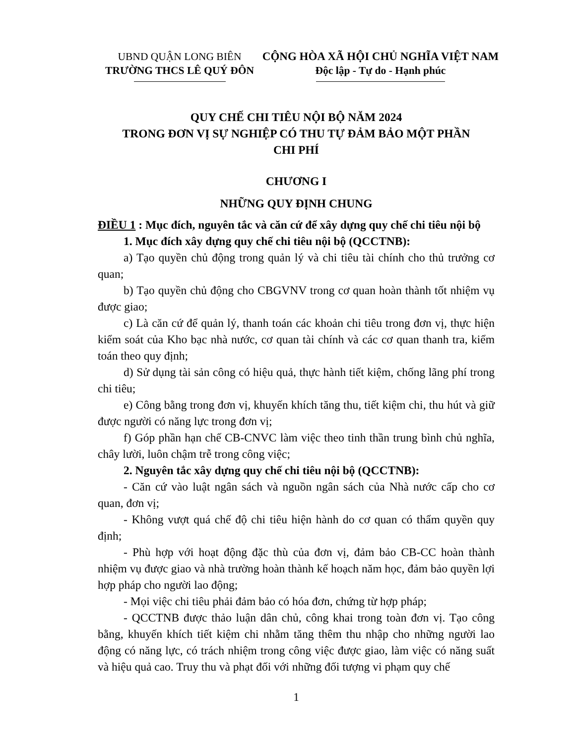UBND QUẬN LONG BIÊN
TRƯỜNG THCS LÊ QUÝ ĐÔN
CỘNG HÒA XÃ HỘI CHỦ NGHĨA VIỆT NAM
Độc lập - Tự do - Hạnh phúc
QUY CHẾ CHI TIÊU NỘI BỘ NĂM 2024
TRONG ĐƠN VỊ SỰ NGHIỆP CÓ THU TỰ ĐẢM BẢO MỘT PHẦN
CHI PHÍ
CHƯƠNG I
NHỮNG QUY ĐỊNH CHUNG
ĐIỀU 1 : Mục đích, nguyên tắc và căn cứ để xây dựng quy chế chi tiêu nội bộ
1. Mục đích xây dựng quy chế chi tiêu nội bộ (QCCTNB):
a) Tạo quyền chủ động trong quản lý và chi tiêu tài chính cho thủ trưởng cơ quan;
b) Tạo quyền chủ động cho CBGVNV trong cơ quan hoàn thành tốt nhiệm vụ được giao;
c) Là căn cứ để quản lý, thanh toán các khoản chi tiêu trong đơn vị, thực hiện kiểm soát của Kho bạc nhà nước, cơ quan tài chính và các cơ quan thanh tra, kiểm toán theo quy định;
d) Sử dụng tài sản công có hiệu quả, thực hành tiết kiệm, chống lãng phí trong chi tiêu;
e) Công bằng trong đơn vị, khuyến khích tăng thu, tiết kiệm chi, thu hút và giữ được người có năng lực trong đơn vị;
f) Góp phần hạn chế CB-CNVC làm việc theo tinh thần trung bình chủ nghĩa, chây lười, luôn chậm trễ trong công việc;
2. Nguyên tắc xây dựng quy chế chi tiêu nội bộ (QCCTNB):
- Căn cứ vào luật ngân sách và nguồn ngân sách của Nhà nước cấp cho cơ quan, đơn vị;
- Không vượt quá chế độ chi tiêu hiện hành do cơ quan có thẩm quyền quy định;
- Phù hợp với hoạt động đặc thù của đơn vị, đảm bảo CB-CC hoàn thành nhiệm vụ được giao và nhà trường hoàn thành kế hoạch năm học, đảm bảo quyền lợi hợp pháp cho người lao động;
- Mọi việc chi tiêu phải đảm bảo có hóa đơn, chứng từ hợp pháp;
- QCCTNB được thảo luận dân chủ, công khai trong toàn đơn vị. Tạo công bằng, khuyến khích tiết kiệm chi nhằm tăng thêm thu nhập cho những người lao động có năng lực, có trách nhiệm trong công việc được giao, làm việc có năng suất và hiệu quả cao. Truy thu và phạt đối với những đối tượng vi phạm quy chế
1